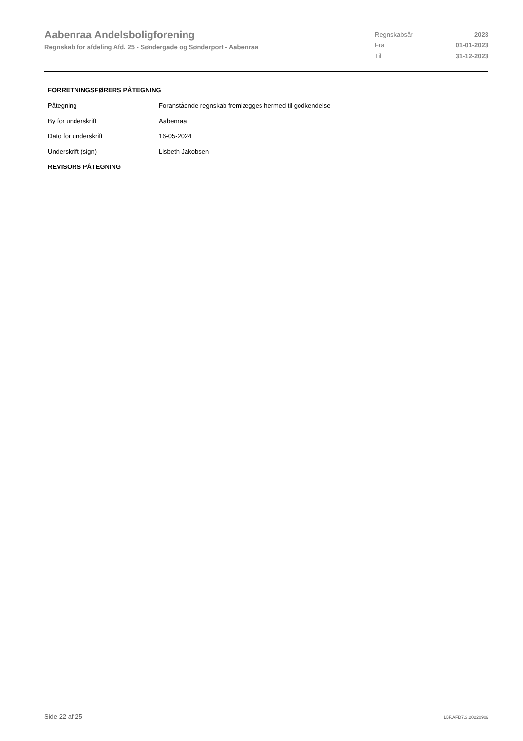Aabenraa Andelsboligforening
Regnskab for afdeling Afd. 25 - Søndergade og Sønderport - Aabenraa
| Regnskabsår | 2023 |
| Fra | 01-01-2023 |
| Til | 31-12-2023 |
FORRETNINGSFØRERS PÅTEGNING
| Påtegning | Foranstående regnskab fremlægges hermed til godkendelse |
| By for underskrift | Aabenraa |
| Dato for underskrift | 16-05-2024 |
| Underskrift (sign) | Lisbeth Jakobsen |
REVISORS PÅTEGNING
Side 22 af 25 LBF.AFD7.3.20220906